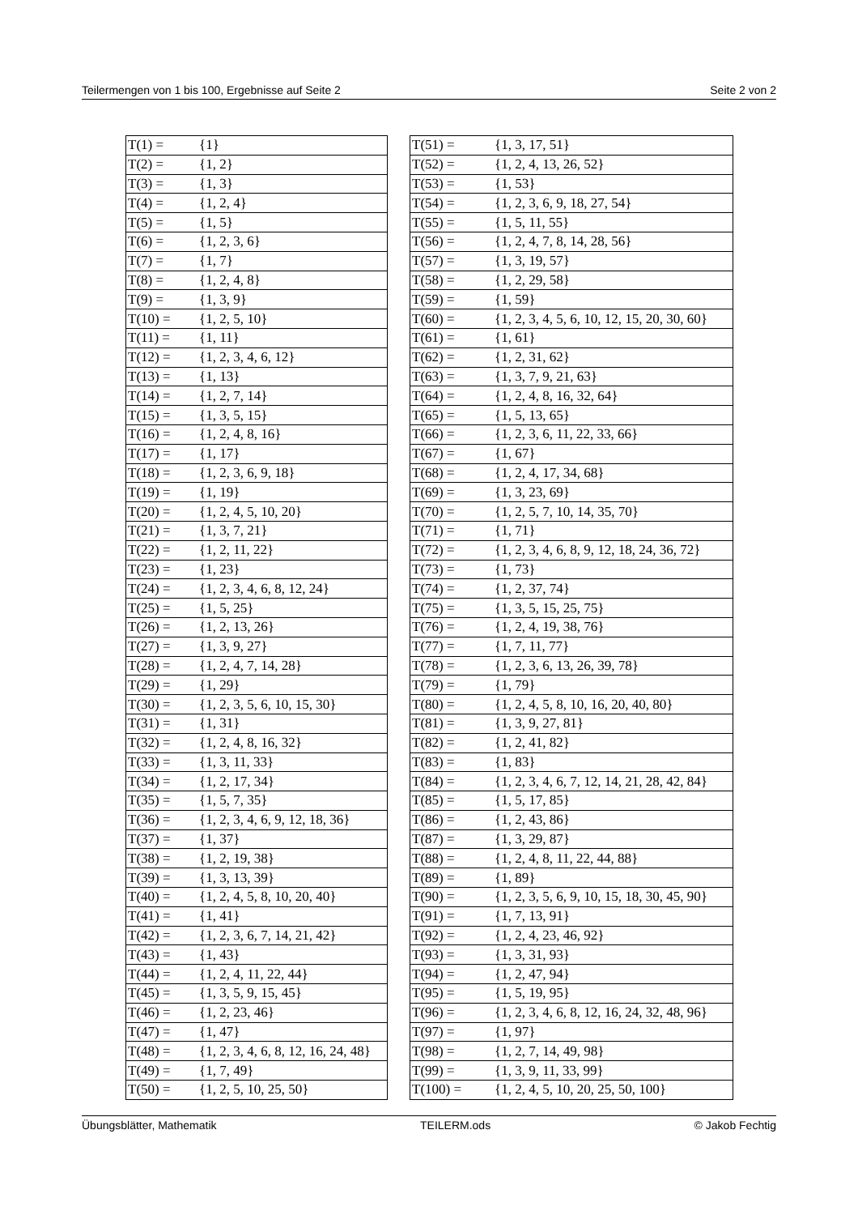Teilermengen von 1 bis 100, Ergebnisse auf Seite 2 Seite 2 von 2
| T(1) = | {1} |
| T(2) = | {1, 2} |
| T(3) = | {1, 3} |
| T(4) = | {1, 2, 4} |
| T(5) = | {1, 5} |
| T(6) = | {1, 2, 3, 6} |
| T(7) = | {1, 7} |
| T(8) = | {1, 2, 4, 8} |
| T(9) = | {1, 3, 9} |
| T(10) = | {1, 2, 5, 10} |
| T(11) = | {1, 11} |
| T(12) = | {1, 2, 3, 4, 6, 12} |
| T(13) = | {1, 13} |
| T(14) = | {1, 2, 7, 14} |
| T(15) = | {1, 3, 5, 15} |
| T(16) = | {1, 2, 4, 8, 16} |
| T(17) = | {1, 17} |
| T(18) = | {1, 2, 3, 6, 9, 18} |
| T(19) = | {1, 19} |
| T(20) = | {1, 2, 4, 5, 10, 20} |
| T(21) = | {1, 3, 7, 21} |
| T(22) = | {1, 2, 11, 22} |
| T(23) = | {1, 23} |
| T(24) = | {1, 2, 3, 4, 6, 8, 12, 24} |
| T(25) = | {1, 5, 25} |
| T(26) = | {1, 2, 13, 26} |
| T(27) = | {1, 3, 9, 27} |
| T(28) = | {1, 2, 4, 7, 14, 28} |
| T(29) = | {1, 29} |
| T(30) = | {1, 2, 3, 5, 6, 10, 15, 30} |
| T(31) = | {1, 31} |
| T(32) = | {1, 2, 4, 8, 16, 32} |
| T(33) = | {1, 3, 11, 33} |
| T(34) = | {1, 2, 17, 34} |
| T(35) = | {1, 5, 7, 35} |
| T(36) = | {1, 2, 3, 4, 6, 9, 12, 18, 36} |
| T(37) = | {1, 37} |
| T(38) = | {1, 2, 19, 38} |
| T(39) = | {1, 3, 13, 39} |
| T(40) = | {1, 2, 4, 5, 8, 10, 20, 40} |
| T(41) = | {1, 41} |
| T(42) = | {1, 2, 3, 6, 7, 14, 21, 42} |
| T(43) = | {1, 43} |
| T(44) = | {1, 2, 4, 11, 22, 44} |
| T(45) = | {1, 3, 5, 9, 15, 45} |
| T(46) = | {1, 2, 23, 46} |
| T(47) = | {1, 47} |
| T(48) = | {1, 2, 3, 4, 6, 8, 12, 16, 24, 48} |
| T(49) = | {1, 7, 49} |
| T(50) = | {1, 2, 5, 10, 25, 50} |
| T(51) = | {1, 3, 17, 51} |
| T(52) = | {1, 2, 4, 13, 26, 52} |
| T(53) = | {1, 53} |
| T(54) = | {1, 2, 3, 6, 9, 18, 27, 54} |
| T(55) = | {1, 5, 11, 55} |
| T(56) = | {1, 2, 4, 7, 8, 14, 28, 56} |
| T(57) = | {1, 3, 19, 57} |
| T(58) = | {1, 2, 29, 58} |
| T(59) = | {1, 59} |
| T(60) = | {1, 2, 3, 4, 5, 6, 10, 12, 15, 20, 30, 60} |
| T(61) = | {1, 61} |
| T(62) = | {1, 2, 31, 62} |
| T(63) = | {1, 3, 7, 9, 21, 63} |
| T(64) = | {1, 2, 4, 8, 16, 32, 64} |
| T(65) = | {1, 5, 13, 65} |
| T(66) = | {1, 2, 3, 6, 11, 22, 33, 66} |
| T(67) = | {1, 67} |
| T(68) = | {1, 2, 4, 17, 34, 68} |
| T(69) = | {1, 3, 23, 69} |
| T(70) = | {1, 2, 5, 7, 10, 14, 35, 70} |
| T(71) = | {1, 71} |
| T(72) = | {1, 2, 3, 4, 6, 8, 9, 12, 18, 24, 36, 72} |
| T(73) = | {1, 73} |
| T(74) = | {1, 2, 37, 74} |
| T(75) = | {1, 3, 5, 15, 25, 75} |
| T(76) = | {1, 2, 4, 19, 38, 76} |
| T(77) = | {1, 7, 11, 77} |
| T(78) = | {1, 2, 3, 6, 13, 26, 39, 78} |
| T(79) = | {1, 79} |
| T(80) = | {1, 2, 4, 5, 8, 10, 16, 20, 40, 80} |
| T(81) = | {1, 3, 9, 27, 81} |
| T(82) = | {1, 2, 41, 82} |
| T(83) = | {1, 83} |
| T(84) = | {1, 2, 3, 4, 6, 7, 12, 14, 21, 28, 42, 84} |
| T(85) = | {1, 5, 17, 85} |
| T(86) = | {1, 2, 43, 86} |
| T(87) = | {1, 3, 29, 87} |
| T(88) = | {1, 2, 4, 8, 11, 22, 44, 88} |
| T(89) = | {1, 89} |
| T(90) = | {1, 2, 3, 5, 6, 9, 10, 15, 18, 30, 45, 90} |
| T(91) = | {1, 7, 13, 91} |
| T(92) = | {1, 2, 4, 23, 46, 92} |
| T(93) = | {1, 3, 31, 93} |
| T(94) = | {1, 2, 47, 94} |
| T(95) = | {1, 5, 19, 95} |
| T(96) = | {1, 2, 3, 4, 6, 8, 12, 16, 24, 32, 48, 96} |
| T(97) = | {1, 97} |
| T(98) = | {1, 2, 7, 14, 49, 98} |
| T(99) = | {1, 3, 9, 11, 33, 99} |
| T(100) = | {1, 2, 4, 5, 10, 20, 25, 50, 100} |
Übungsblätter, Mathematik TEILERM.ods © Jakob Fechtig